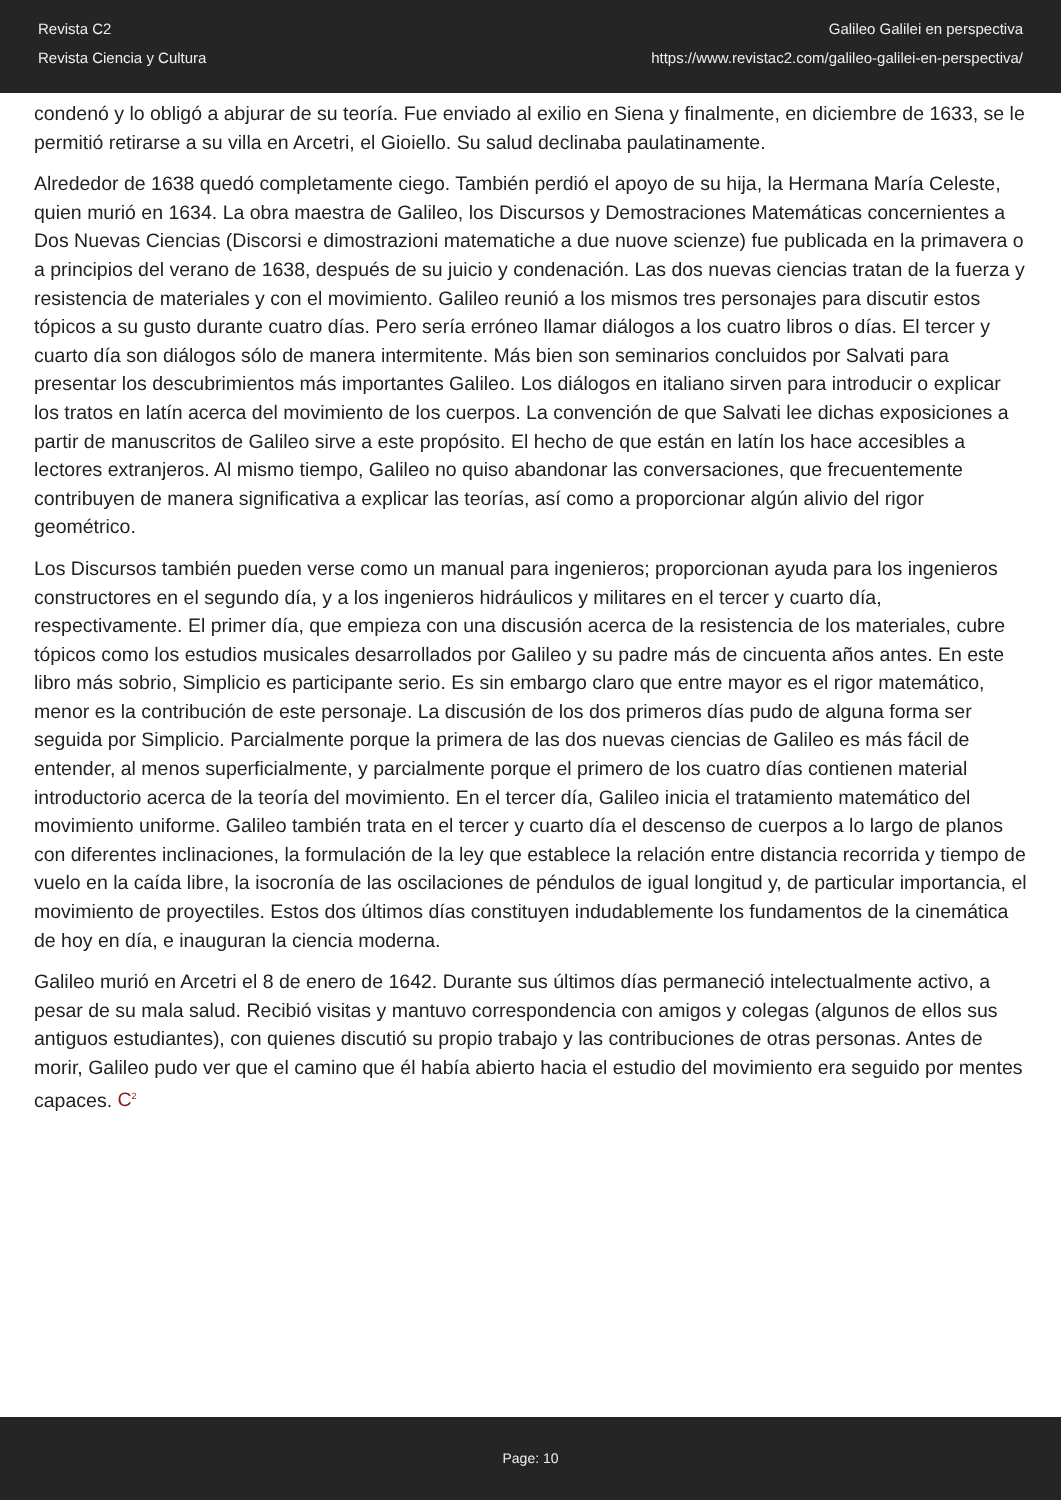Revista C2
Revista Ciencia y Cultura
Galileo Galilei en perspectiva
https://www.revistac2.com/galileo-galilei-en-perspectiva/
condenó y lo obligó a abjurar de su teoría. Fue enviado al exilio en Siena y finalmente, en diciembre de 1633, se le permitió retirarse a su villa en Arcetri, el Gioiello. Su salud declinaba paulatinamente.
Alrededor de 1638 quedó completamente ciego. También perdió el apoyo de su hija, la Hermana María Celeste, quien murió en 1634. La obra maestra de Galileo, los Discursos y Demostraciones Matemáticas concernientes a Dos Nuevas Ciencias (Discorsi e dimostrazioni matematiche a due nuove scienze) fue publicada en la primavera o a principios del verano de 1638, después de su juicio y condenación. Las dos nuevas ciencias tratan de la fuerza y resistencia de materiales y con el movimiento. Galileo reunió a los mismos tres personajes para discutir estos tópicos a su gusto durante cuatro días. Pero sería erróneo llamar diálogos a los cuatro libros o días. El tercer y cuarto día son diálogos sólo de manera intermitente. Más bien son seminarios concluidos por Salvati para presentar los descubrimientos más importantes Galileo. Los diálogos en italiano sirven para introducir o explicar los tratos en latín acerca del movimiento de los cuerpos. La convención de que Salvati lee dichas exposiciones a partir de manuscritos de Galileo sirve a este propósito. El hecho de que están en latín los hace accesibles a lectores extranjeros. Al mismo tiempo, Galileo no quiso abandonar las conversaciones, que frecuentemente contribuyen de manera significativa a explicar las teorías, así como a proporcionar algún alivio del rigor geométrico.
Los Discursos también pueden verse como un manual para ingenieros; proporcionan ayuda para los ingenieros constructores en el segundo día, y a los ingenieros hidráulicos y militares en el tercer y cuarto día, respectivamente. El primer día, que empieza con una discusión acerca de la resistencia de los materiales, cubre tópicos como los estudios musicales desarrollados por Galileo y su padre más de cincuenta años antes. En este libro más sobrio, Simplicio es participante serio. Es sin embargo claro que entre mayor es el rigor matemático, menor es la contribución de este personaje. La discusión de los dos primeros días pudo de alguna forma ser seguida por Simplicio. Parcialmente porque la primera de las dos nuevas ciencias de Galileo es más fácil de entender, al menos superficialmente, y parcialmente porque el primero de los cuatro días contienen material introductorio acerca de la teoría del movimiento. En el tercer día, Galileo inicia el tratamiento matemático del movimiento uniforme. Galileo también trata en el tercer y cuarto día el descenso de cuerpos a lo largo de planos con diferentes inclinaciones, la formulación de la ley que establece la relación entre distancia recorrida y tiempo de vuelo en la caída libre, la isocronía de las oscilaciones de péndulos de igual longitud y, de particular importancia, el movimiento de proyectiles. Estos dos últimos días constituyen indudablemente los fundamentos de la cinemática de hoy en día, e inauguran la ciencia moderna.
Galileo murió en Arcetri el 8 de enero de 1642. Durante sus últimos días permaneció intelectualmente activo, a pesar de su mala salud. Recibió visitas y mantuvo correspondencia con amigos y colegas (algunos de ellos sus antiguos estudiantes), con quienes discutió su propio trabajo y las contribuciones de otras personas. Antes de morir, Galileo pudo ver que el camino que él había abierto hacia el estudio del movimiento era seguido por mentes capaces. C<sup>2</sup>
Page: 10